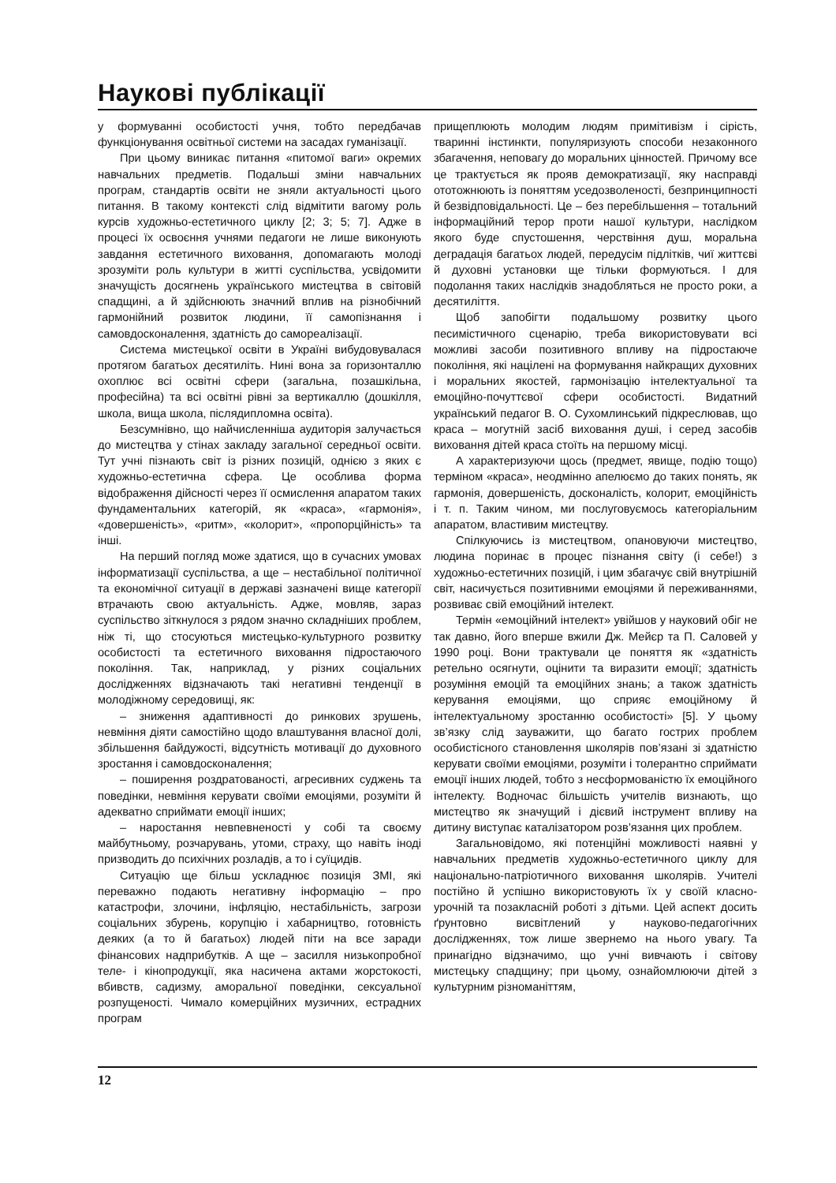Наукові публікації
у формуванні особистості учня, тобто передбачав функціонування освітньої системи на засадах гуманізації.
При цьому виникає питання «питомої ваги» окремих навчальних предметів. Подальші зміни навчальних програм, стандартів освіти не зняли актуальності цього питання. В такому контексті слід відмітити вагому роль курсів художньо-естетичного циклу [2; 3; 5; 7]. Адже в процесі їх освоєння учнями педагоги не лише виконують завдання естетичного виховання, допомагають молоді зрозуміти роль культури в житті суспільства, усвідомити значущість досягнень українського мистецтва в світовій спадщині, а й здійснюють значний вплив на різнобічний гармонійний розвиток людини, її самопізнання і самовдосконалення, здатність до самореалізації.
Система мистецької освіти в Україні вибудовувалася протягом багатьох десятиліть. Нині вона за горизонталлю охоплює всі освітні сфери (загальна, позашкільна, професійна) та всі освітні рівні за вертикаллю (дошкілля, школа, вища школа, післядипломна освіта).
Безсумнівно, що найчисленніша аудиторія залучається до мистецтва у стінах закладу загальної середньої освіти. Тут учні пізнають світ із різних позицій, однією з яких є художньо-естетична сфера. Це особлива форма відображення дійсності через її осмислення апаратом таких фундаментальних категорій, як «краса», «гармонія», «довершеність», «ритм», «колорит», «пропорційність» та інші.
На перший погляд може здатися, що в сучасних умовах інформатизації суспільства, а ще – нестабільної політичної та економічної ситуації в державі зазначені вище категорії втрачають свою актуальність. Адже, мовляв, зараз суспільство зіткнулося з рядом значно складніших проблем, ніж ті, що стосуються мистецько-культурного розвитку особистості та естетичного виховання підростаючого покоління. Так, наприклад, у різних соціальних дослідженнях відзначають такі негативні тенденції в молодіжному середовищі, як:
– зниження адаптивності до ринкових зрушень, невміння діяти самостійно щодо влаштування власної долі, збільшення байдужості, відсутність мотивації до духовного зростання і самовдосконалення;
– поширення роздратованості, агресивних суджень та поведінки, невміння керувати своїми емоціями, розуміти й адекватно сприймати емоції інших;
– наростання невпевненості у собі та своєму майбутньому, розчарувань, утоми, страху, що навіть іноді призводить до психічних розладів, а то і суїцидів.
Ситуацію ще більш ускладнює позиція ЗМІ, які переважно подають негативну інформацію – про катастрофи, злочини, інфляцію, нестабільність, загрози соціальних збурень, корупцію і хабарництво, готовність деяких (а то й багатьох) людей піти на все заради фінансових надприбутків. А ще – засилля низькопробної теле- і кінопродукції, яка насичена актами жорстокості, вбивств, садизму, аморальної поведінки, сексуальної розпущеності. Чимало комерційних музичних, естрадних програм
прищеплюють молодим людям примітивізм і сірість, тваринні інстинкти, популяризують способи незаконного збагачення, неповагу до моральних цінностей. Причому все це трактується як прояв демократизації, яку насправді ототожнюють із поняттям уседозволеності, безпринципності й безвідповідальності. Це – без перебільшення – тотальний інформаційний терор проти нашої культури, наслідком якого буде спустошення, черствіння душ, моральна деградація багатьох людей, передусім підлітків, чиї життєві й духовні установки ще тільки формуються. І для подолання таких наслідків знадобляться не просто роки, а десятиліття.
Щоб запобігти подальшому розвитку цього песимістичного сценарію, треба використовувати всі можливі засоби позитивного впливу на підростаюче покоління, які націлені на формування найкращих духовних і моральних якостей, гармонізацію інтелектуальної та емоційно-почуттєвої сфери особистості. Видатний український педагог В. О. Сухомлинський підкреслював, що краса – могутній засіб виховання душі, і серед засобів виховання дітей краса стоїть на першому місці.
А характеризуючи щось (предмет, явище, подію тощо) терміном «краса», неодмінно апелюємо до таких понять, як гармонія, довершеність, досконалість, колорит, емоційність і т. п. Таким чином, ми послуговуємось категоріальним апаратом, властивим мистецтву.
Спілкуючись із мистецтвом, опановуючи мистецтво, людина поринає в процес пізнання світу (і себе!) з художньо-естетичних позицій, і цим збагачує свій внутрішній світ, насичується позитивними емоціями й переживаннями, розвиває свій емоційний інтелект.
Термін «емоційний інтелект» увійшов у науковий обіг не так давно, його вперше вжили Дж. Мейєр та П. Саловей у 1990 році. Вони трактували це поняття як «здатність ретельно осягнути, оцінити та виразити емоції; здатність розуміння емоцій та емоційних знань; а також здатність керування емоціями, що сприяє емоційному й інтелектуальному зростанню особистості» [5]. У цьому зв’язку слід зауважити, що багато гострих проблем особистісного становлення школярів пов’язані зі здатністю керувати своїми емоціями, розуміти і толерантно сприймати емоції інших людей, тобто з несформованістю їх емоційного інтелекту. Водночас більшість учителів визнають, що мистецтво як значущий і дієвий інструмент впливу на дитину виступає каталізатором розв’язання цих проблем.
Загальновідомо, які потенційні можливості наявні у навчальних предметів художньо-естетичного циклу для національно-патріотичного виховання школярів. Учителі постійно й успішно використовують їх у своїй класно-урочній та позакласній роботі з дітьми. Цей аспект досить ґрунтовно висвітлений у науково-педагогічних дослідженнях, тож лише звернемо на нього увагу. Та принагідно відзначимо, що учні вивчають і світову мистецьку спадщину; при цьому, ознайомлюючи дітей з культурним різноманіттям,
12